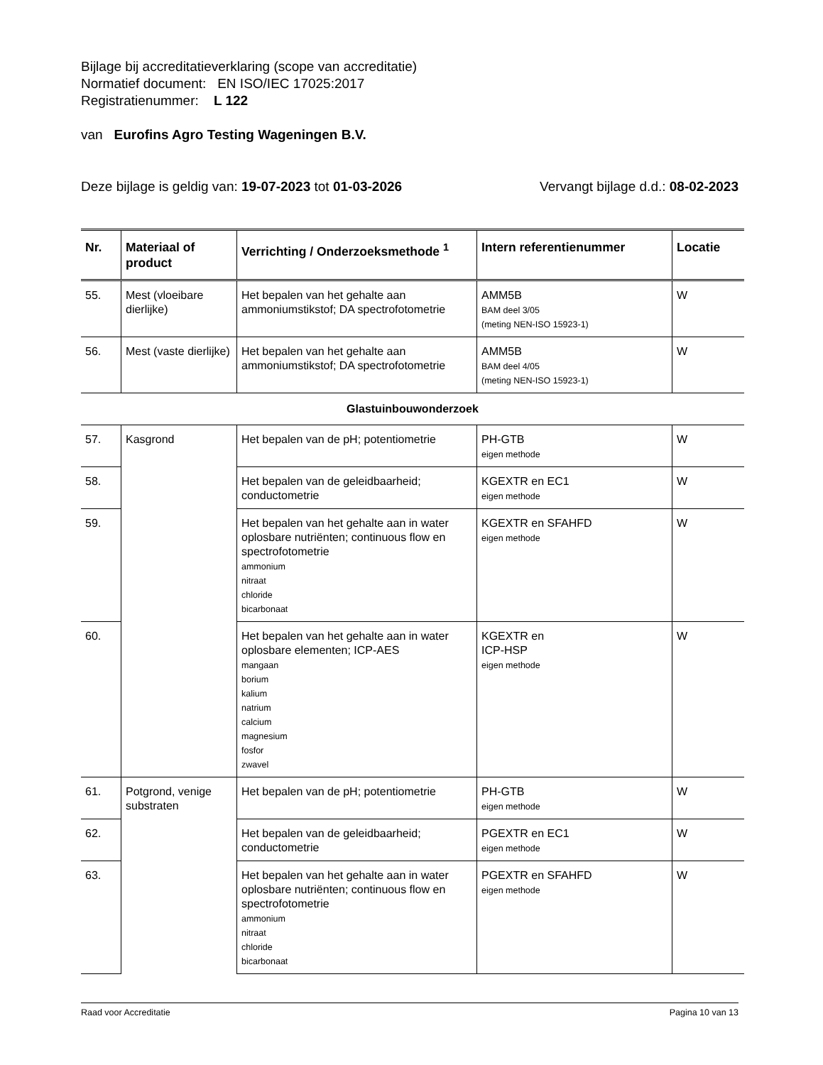Bijlage bij accreditatieverklaring (scope van accreditatie)
Normatief document: EN ISO/IEC 17025:2017
Registratienummer: L 122
van Eurofins Agro Testing Wageningen B.V.
Deze bijlage is geldig van: 19-07-2023 tot 01-03-2026 Vervangt bijlage d.d.: 08-02-2023
| Nr. | Materiaal of product | Verrichting / Onderzoeksmethode <sup>1</sup> | Intern referentienummer | Locatie |
| --- | --- | --- | --- | --- |
| 55. | Mest (vloeibare dierlijke) | Het bepalen van het gehalte aan ammoniumstikstof; DA spectrofotometrie | AMM5B BAM deel 3/05 (meting NEN-ISO 15923-1) | W |
| 56. | Mest (vaste dierlijke) | Het bepalen van het gehalte aan ammoniumstikstof; DA spectrofotometrie | AMM5B BAM deel 4/05 (meting NEN-ISO 15923-1) | W |
| Glastuinbouwonderzoek | | | | |
| 57. | Kasgrond | Het bepalen van de pH; potentiometrie | PH-GTB eigen methode | W |
| 58. | | Het bepalen van de geleidbaarheid; conductometrie | KGEXTR en EC1 eigen methode | W |
| 59. | | Het bepalen van het gehalte aan in water oplosbare nutriënten; continuous flow en spectrofotometrie ammonium nitraat chloride bicarbonaat | KGEXTR en SFAHFD eigen methode | W |
| 60. | | Het bepalen van het gehalte aan in water oplosbare elementen; ICP-AES mangaan borium kalium natrium calcium magnesium fosfor zwavel | KGEXTR en ICP-HSP eigen methode | W |
| 61. | Potgrond, venige substraten | Het bepalen van de pH; potentiometrie | PH-GTB eigen methode | W |
| 62. | | Het bepalen van de geleidbaarheid; conductometrie | PGEXTR en EC1 eigen methode | W |
| 63. | | Het bepalen van het gehalte aan in water oplosbare nutriënten; continuous flow en spectrofotometrie ammonium nitraat chloride bicarbonaat | PGEXTR en SFAHFD eigen methode | W |
Raad voor Accreditatie Pagina 10 van 13